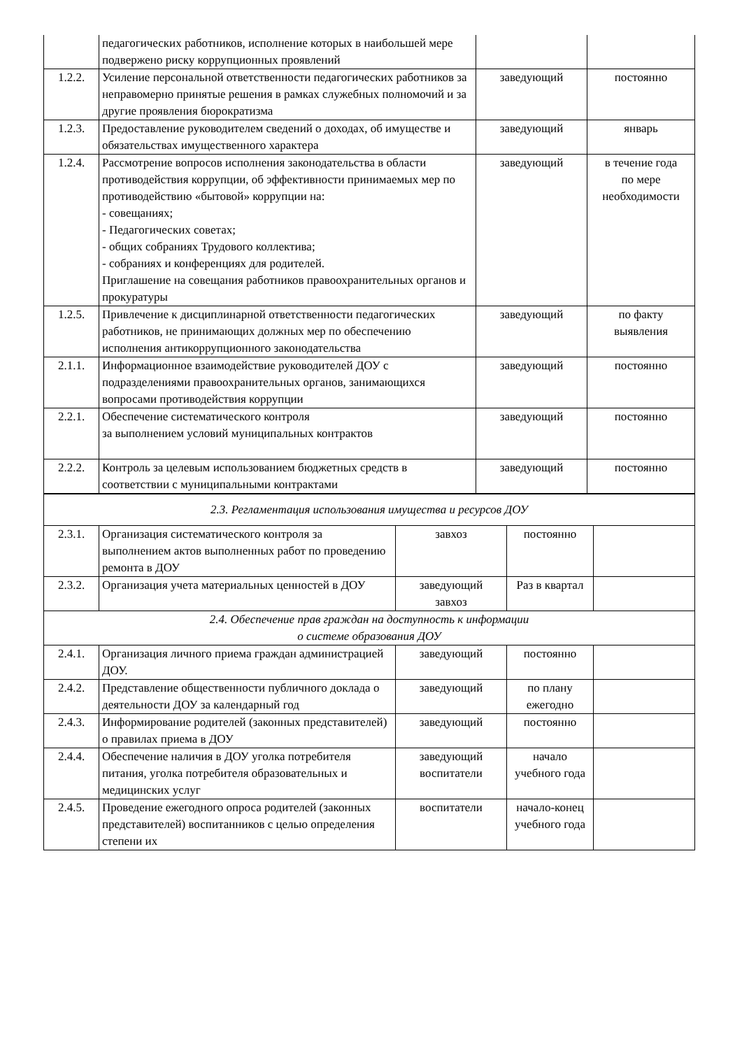| | педагогических работников, исполнение которых в наибольшей мере подвержено риску коррупционных проявлений | | |
| 1.2.2. | Усиление персональной ответственности педагогических работников за неправомерно принятые решения в рамках служебных полномочий и за другие проявления бюрократизма | заведующий | постоянно |
| 1.2.3. | Предоставление руководителем сведений о доходах, об имуществе и обязательствах имущественного характера | заведующий | январь |
| 1.2.4. | Рассмотрение вопросов исполнения законодательства в области противодействия коррупции, об эффективности принимаемых мер по противодействию «бытовой» коррупции на: - совещаниях; - Педагогических советах; - общих собраниях Трудового коллектива; - собраниях и конференциях для родителей. Приглашение на совещания работников правоохранительных органов и прокуратуры | заведующий | в течение года по мере необходимости |
| 1.2.5. | Привлечение к дисциплинарной ответственности педагогических работников, не принимающих должных мер по обеспечению исполнения антикоррупционного законодательства | заведующий | по факту выявления |
| 2.1.1. | Информационное взаимодействие руководителей ДОУ с подразделениями правоохранительных органов, занимающихся вопросами противодействия коррупции | заведующий | постоянно |
| 2.2.1. | Обеспечение систематического контроля за выполнением условий муниципальных контрактов | заведующий | постоянно |
| 2.2.2. | Контроль за целевым использованием бюджетных средств в соответствии с муниципальными контрактами | заведующий | постоянно |
| 2.3. Регламентация использования имущества и ресурсов ДОУ | | | | |
| 2.3.1. | Организация систематического контроля за выполнением актов выполненных работ по проведению ремонта в ДОУ | завхоз | постоянно | |
| 2.3.2. | Организация учета материальных ценностей в ДОУ | заведующий завхоз | Раз в квартал | |
| 2.4. Обеспечение прав граждан на доступность к информации о системе образования ДОУ | | | | |
| 2.4.1. | Организация личного приема граждан администрацией ДОУ. | заведующий | постоянно | |
| 2.4.2. | Представление общественности публичного доклада о деятельности ДОУ за календарный год | заведующий | по плану ежегодно | |
| 2.4.3. | Информирование родителей (законных представителей) о правилах приема в ДОУ | заведующий | постоянно | |
| 2.4.4. | Обеспечение наличия в ДОУ уголка потребителя питания, уголка потребителя образовательных и медицинских услуг | заведующий воспитатели | начало учебного года | |
| 2.4.5. | Проведение ежегодного опроса родителей (законных представителей) воспитанников с целью определения степени их | воспитатели | начало-конец учебного года | |